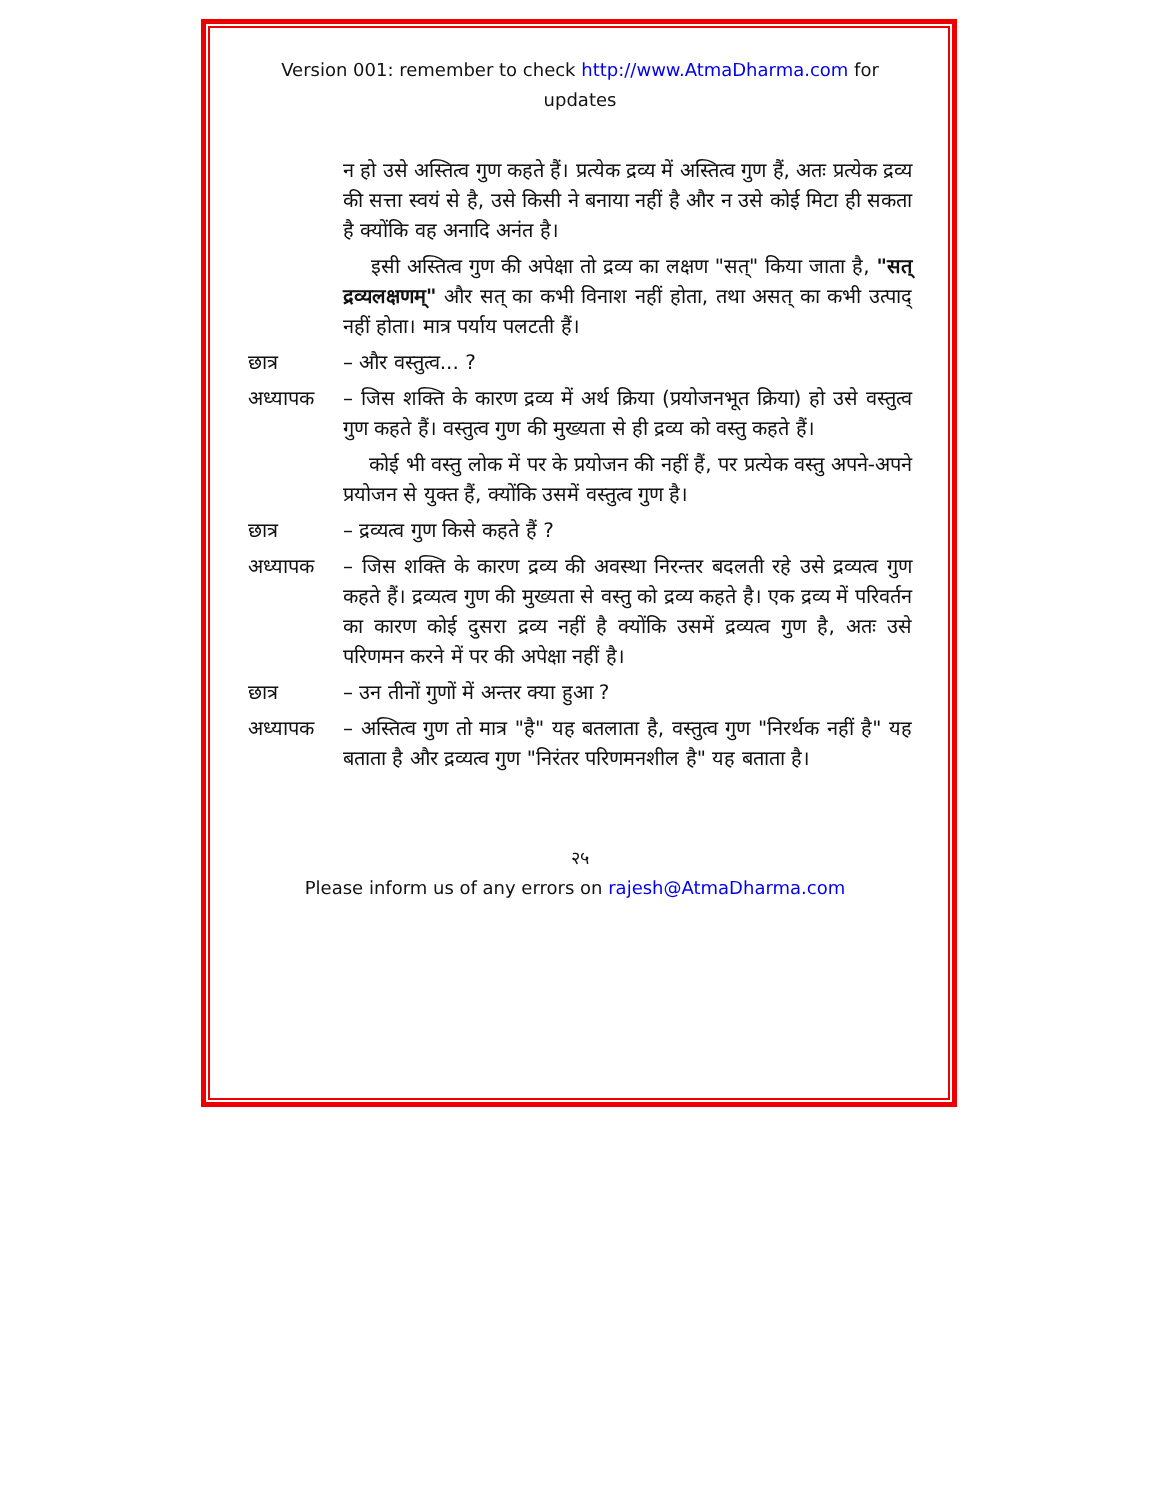Version 001: remember to check http://www.AtmaDharma.com for updates
न हो उसे अस्तित्व गुण कहते हैं। प्रत्येक द्रव्य में अस्तित्व गुण हैं, अतः प्रत्येक द्रव्य की सत्ता स्वयं से है, उसे किसी ने बनाया नहीं है और न उसे कोई मिटा ही सकता है क्योंकि वह अनादि अनंत है।
इसी अस्तित्व गुण की अपेक्षा तो द्रव्य का लक्षण "सत्" किया जाता है, "सत् द्रव्यलक्षणम्" और सत् का कभी विनाश नहीं होता, तथा असत् का कभी उत्पाद् नहीं होता। मात्र पर्याय पलटती हैं।
छात्र – और वस्तुत्व... ?
अध्यापक – जिस शक्ति के कारण द्रव्य में अर्थ क्रिया (प्रयोजनभूत क्रिया) हो उसे वस्तुत्व गुण कहते हैं। वस्तुत्व गुण की मुख्यता से ही द्रव्य को वस्तु कहते हैं।
कोई भी वस्तु लोक में पर के प्रयोजन की नहीं हैं, पर प्रत्येक वस्तु अपने-अपने प्रयोजन से युक्त हैं, क्योंकि उसमें वस्तुत्व गुण है।
छात्र – द्रव्यत्व गुण किसे कहते हैं ?
अध्यापक – जिस शक्ति के कारण द्रव्य की अवस्था निरन्तर बदलती रहे उसे द्रव्यत्व गुण कहते हैं। द्रव्यत्व गुण की मुख्यता से वस्तु को द्रव्य कहते है। एक द्रव्य में परिवर्तन का कारण कोई दुसरा द्रव्य नहीं है क्योंकि उसमें द्रव्यत्व गुण है, अतः उसे परिणमन करने में पर की अपेक्षा नहीं है।
छात्र – उन तीनों गुणों में अन्तर क्या हुआ ?
अध्यापक – अस्तित्व गुण तो मात्र "है" यह बतलाता है, वस्तुत्व गुण "निरर्थक नहीं है" यह बताता है और द्रव्यत्व गुण "निरंतर परिणमनशील है" यह बताता है।
२५
Please inform us of any errors on rajesh@AtmaDharma.com